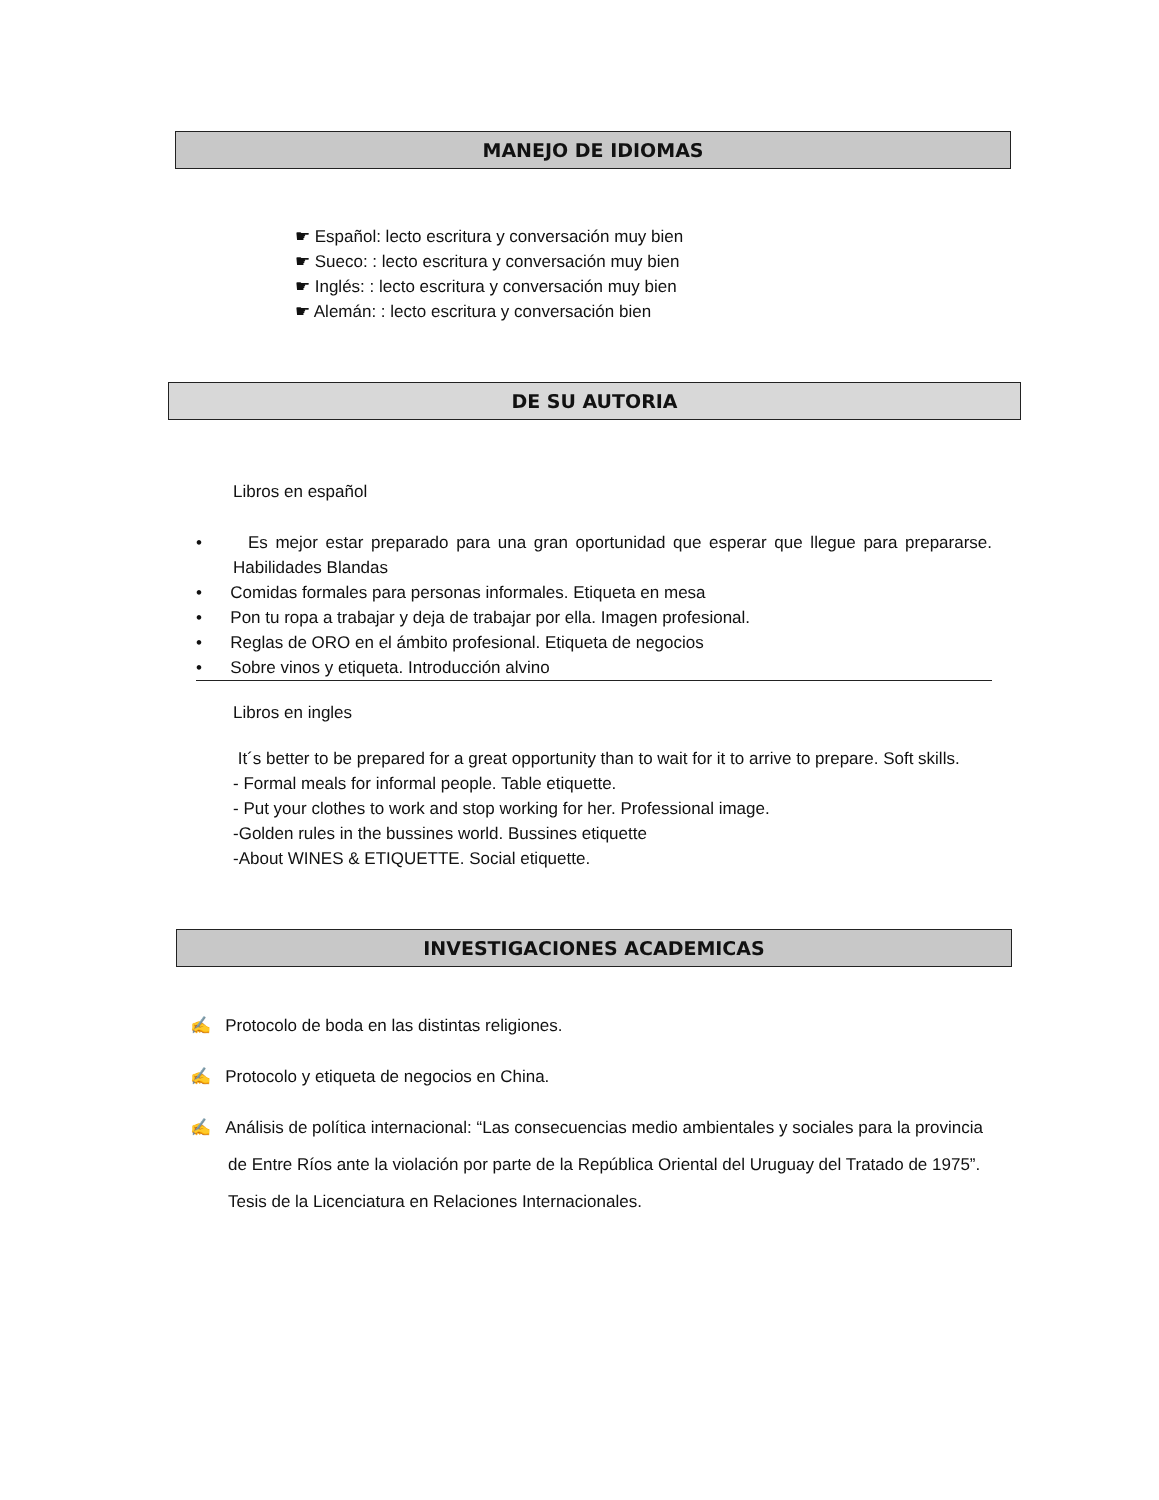MANEJO DE IDIOMAS
☛ Español: lecto escritura y conversación muy bien
☛ Sueco: : lecto escritura y conversación muy bien
☛ Inglés: : lecto escritura y conversación muy bien
☛ Alemán: : lecto escritura y conversación bien
DE SU AUTORIA
Libros en español
• Es mejor estar preparado para una gran oportunidad que esperar que llegue para prepararse. Habilidades Blandas
• Comidas formales para personas informales. Etiqueta en mesa
• Pon tu ropa a trabajar y deja de trabajar por ella. Imagen profesional.
• Reglas de ORO en el ámbito profesional. Etiqueta de negocios
• Sobre vinos y etiqueta. Introducción alvino
Libros en ingles
It´s better to be prepared for a great opportunity than to wait for it to arrive to prepare. Soft skills.
- Formal meals for informal people. Table etiquette.
- Put your clothes to work and stop working for her. Professional image.
-Golden rules in the bussines world. Bussines etiquette
-About WINES & ETIQUETTE. Social etiquette.
INVESTIGACIONES ACADEMICAS
✍ Protocolo de boda en las distintas religiones.
✍ Protocolo y etiqueta de negocios en China.
✍ Análisis de política internacional: “Las consecuencias medio ambientales y sociales para la provincia de Entre Ríos ante la violación por parte de la República Oriental del Uruguay del Tratado de 1975”. Tesis de la Licenciatura en Relaciones Internacionales.